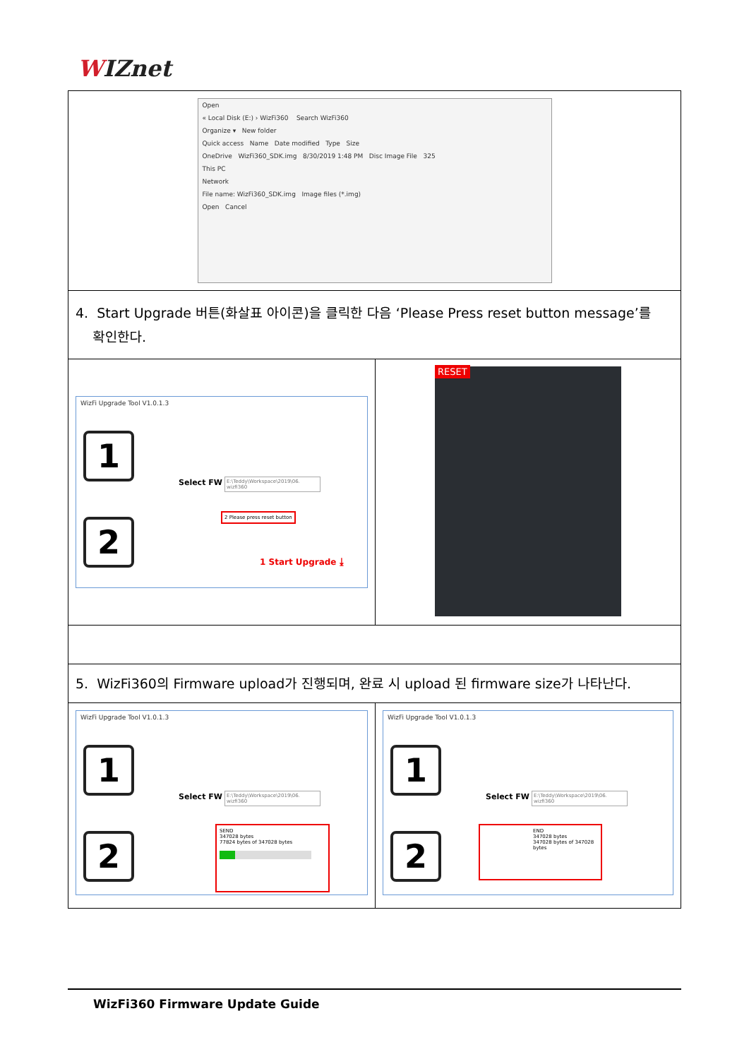WIZnet
| Open « Local Disk (E:) › WizFi360 Search WizFi360 Organize ▾ New folder Quick access Name Date modified Type Size OneDrive WizFi360_SDK.img 8/30/2019 1:48 PM Disc Image File 325 This PC Network File name: WizFi360_SDK.img Image files (*.img) Open Cancel | |
| 4. Start Upgrade 버튼(화살표 아이콘)을 클릭한 다음 ‘Please Press reset button message’를 확인한다. | |
| WizFi Upgrade Tool V1.0.1.3 1 2 Select FW E:\Teddy\Workspace\2019\06. wizfi360 2 Please press reset button 1 Start Upgrade ⤓ | RESET |
| 5. WizFi360의 Firmware upload가 진행되며, 완료 시 upload 된 firmware size가 나타난다. | |
| WizFi Upgrade Tool V1.0.1.3 1 2 Select FW E:\Teddy\Workspace\2019\06. wizfi360 SEND 347028 bytes 77824 bytes of 347028 bytes | WizFi Upgrade Tool V1.0.1.3 1 2 Select FW E:\Teddy\Workspace\2019\06. wizfi360 END 347028 bytes 347028 bytes of 347028 bytes |
WizFi360 Firmware Update Guide